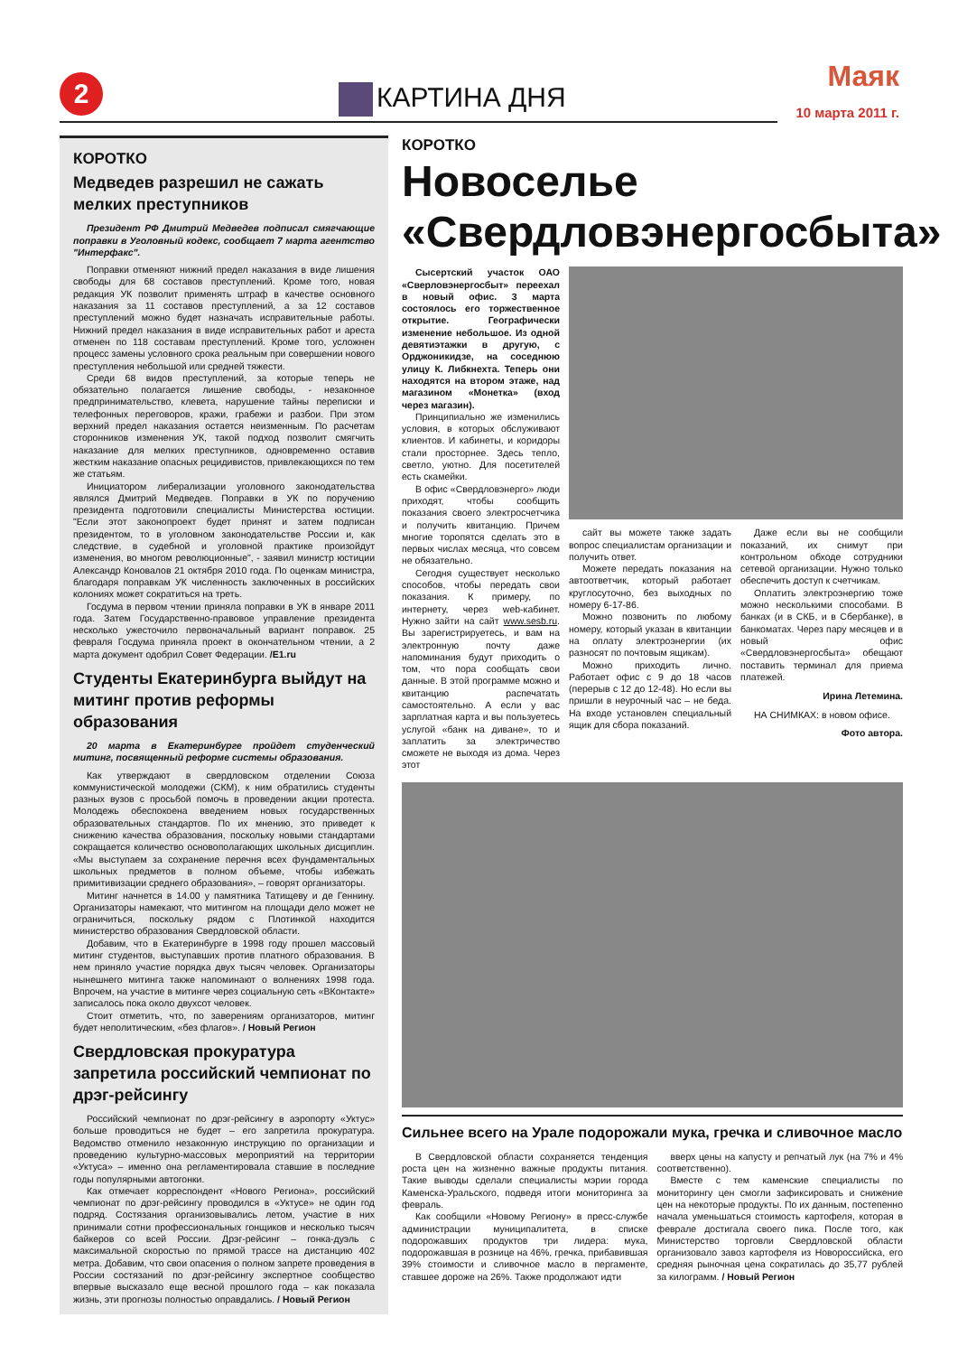2 КАРТИНА ДНЯ Маяк
10 марта 2011 г.
КОРОТКО
Медведев разрешил не сажать мелких преступников
Президент РФ Дмитрий Медведев подписал смягчающие поправки в Уголовный кодекс, сообщает 7 марта агентство "Интерфакс".
Поправки отменяют нижний предел наказания в виде лишения свободы для 68 составов преступлений. Кроме того, новая редакция УК позволит применять штраф в качестве основного наказания за 11 составов преступлений, а за 12 составов преступлений можно будет назначать исправительные работы. Нижний предел наказания в виде исправительных работ и ареста отменен по 118 составам преступлений. Кроме того, усложнен процесс замены условного срока реальным при совершении нового преступления небольшой или средней тяжести.
Среди 68 видов преступлений, за которые теперь не обязательно полагается лишение свободы, - незаконное предпринимательство, клевета, нарушение тайны переписки и телефонных переговоров, кражи, грабежи и разбои. При этом верхний предел наказания остается неизменным. По расчетам сторонников изменения УК, такой подход позволит смягчить наказание для мелких преступников, одновременно оставив жестким наказание опасных рецидивистов, привлекающихся по тем же статьям.
Инициатором либерализации уголовного законодательства являлся Дмитрий Медведев. Поправки в УК по поручению президента подготовили специалисты Министерства юстиции. "Если этот законопроект будет принят и затем подписан президентом, то в уголовном законодательстве России и, как следствие, в судебной и уголовной практике произойдут изменения, во многом революционные", - заявил министр юстиции Александр Коновалов 21 октября 2010 года. По оценкам министра, благодаря поправкам УК численность заключенных в российских колониях может сократиться на треть.
Госдума в первом чтении приняла поправки в УК в январе 2011 года. Затем Государственно-правовое управление президента несколько ужесточило первоначальный вариант поправок. 25 февраля Госдума приняла проект в окончательном чтении, а 2 марта документ одобрил Совет Федерации. /E1.ru
Студенты Екатеринбурга выйдут на митинг против реформы образования
20 марта в Екатеринбурге пройдет студенческий митинг, посвященный реформе системы образования.
Как утверждают в свердловском отделении Союза коммунистической молодежи (СКМ), к ним обратились студенты разных вузов с просьбой помочь в проведении акции протеста. Молодежь обеспокоена введением новых государственных образовательных стандартов. По их мнению, это приведет к снижению качества образования, поскольку новыми стандартами сокращается количество основополагающих школьных дисциплин. «Мы выступаем за сохранение перечня всех фундаментальных школьных предметов в полном объеме, чтобы избежать примитивизации среднего образования», – говорят организаторы.
Митинг начнется в 14.00 у памятника Татищеву и де Геннину. Организаторы намекают, что митингом на площади дело может не ограничиться, поскольку рядом с Плотинкой находится министерство образования Свердловской области.
Добавим, что в Екатеринбурге в 1998 году прошел массовый митинг студентов, выступавших против платного образования. В нем приняло участие порядка двух тысяч человек. Организаторы нынешнего митинга также напоминают о волнениях 1998 года. Впрочем, на участие в митинге через социальную сеть «ВКонтакте» записалось пока около двухсот человек.
Стоит отметить, что, по заверениям организаторов, митинг будет неполитическим, «без флагов». / Новый Регион
Свердловская прокуратура запретила российский чемпионат по дрэг-рейсингу
Российский чемпионат по дрэг-рейсингу в аэропорту «Уктус» больше проводиться не будет – его запретила прокуратура. Ведомство отменило незаконную инструкцию по организации и проведению культурно-массовых мероприятий на территории «Уктуса» – именно она регламентировала ставшие в последние годы популярными автогонки.
Как отмечает корреспондент «Нового Региона», российский чемпионат по дрэг-рейсингу проводился в «Уктусе» не один год подряд. Состязания организовывались летом, участие в них принимали сотни профессиональных гонщиков и несколько тысяч байкеров со всей России. Дрэг-рейсинг – гонка-дуэль с максимальной скоростью по прямой трассе на дистанцию 402 метра. Добавим, что свои опасения о полном запрете проведения в России состязаний по дрэг-рейсингу экспертное сообщество впервые высказало еще весной прошлого года – как показала жизнь, эти прогнозы полностью оправдались. / Новый Регион
КОРОТКО
Новоселье «Свердловэнергосбыта»
Сысертский участок ОАО «Сверловэнергосбыт» переехал в новый офис. 3 марта состоялось его торжественное открытие. Географически изменение небольшое. Из одной девятиэтажки в другую, с Орджоникидзе, на соседнюю улицу К. Либкнехта. Теперь они находятся на втором этаже, над магазином «Монетка» (вход через магазин).
Принципиально же изменились условия, в которых обслуживают клиентов. И кабинеты, и коридоры стали просторнее. Здесь тепло, светло, уютно. Для посетителей есть скамейки.
В офис «Свердловэнерго» люди приходят, чтобы сообщить показания своего электросчетчика и получить квитанцию. Причем многие торопятся сделать это в первых числах месяца, что совсем не обязательно.
Сегодня существует несколько способов, чтобы передать свои показания. К примеру, по интернету, через web-кабинет. Нужно зайти на сайт www.sesb.ru. Вы зарегистрируетесь, и вам на электронную почту даже напоминания будут приходить о том, что пора сообщать свои данные. В этой программе можно и квитанцию распечатать самостоятельно. А если у вас зарплатная карта и вы пользуетесь услугой «банк на диване», то и заплатить за электричество сможете не выходя из дома. Через этот
сайт вы можете также задать вопрос специалистам организации и получить ответ.
Можете передать показания на автоответчик, который работает круглосуточно, без выходных по номеру 6-17-86.
Можно позвонить по любому номеру, который указан в квитанции на оплату электроэнергии (их разносят по почтовым ящикам).
Можно приходить лично. Работает офис с 9 до 18 часов (перерыв с 12 до 12-48). Но если вы пришли в неурочный час – не беда. На входе установлен специальный ящик для сбора показаний.
Даже если вы не сообщили показаний, их снимут при контрольном обходе сотрудники сетевой организации. Нужно только обеспечить доступ к счетчикам.
Оплатить электроэнергию тоже можно несколькими способами. В банках (и в СКБ, и в Сбербанке), в банкоматах. Через пару месяцев и в новый офис «Свердловэнергосбыта» обещают поставить терминал для приема платежей.
Ирина Летемина.
НА СНИМКАХ: в новом офисе.
Фото автора.
Сильнее всего на Урале подорожали мука, гречка и сливочное масло
В Свердловской области сохраняется тенденция роста цен на жизненно важные продукты питания. Такие выводы сделали специалисты мэрии города Каменска-Уральского, подведя итоги мониторинга за февраль.
Как сообщили «Новому Региону» в пресс-службе администрации муниципалитета, в списке подорожавших продуктов три лидера: мука, подорожавшая в рознице на 46%, гречка, прибавившая 39% стоимости и сливочное масло в пергаменте, ставшее дороже на 26%. Также продолжают идти
вверх цены на капусту и репчатый лук (на 7% и 4% соответственно).
Вместе с тем каменские специалисты по мониторингу цен смогли зафиксировать и снижение цен на некоторые продукты. По их данным, постепенно начала уменьшаться стоимость картофеля, которая в феврале достигала своего пика. После того, как Министерство торговли Свердловской области организовало завоз картофеля из Новороссийска, его средняя рыночная цена сократилась до 35,77 рублей за килограмм. / Новый Регион